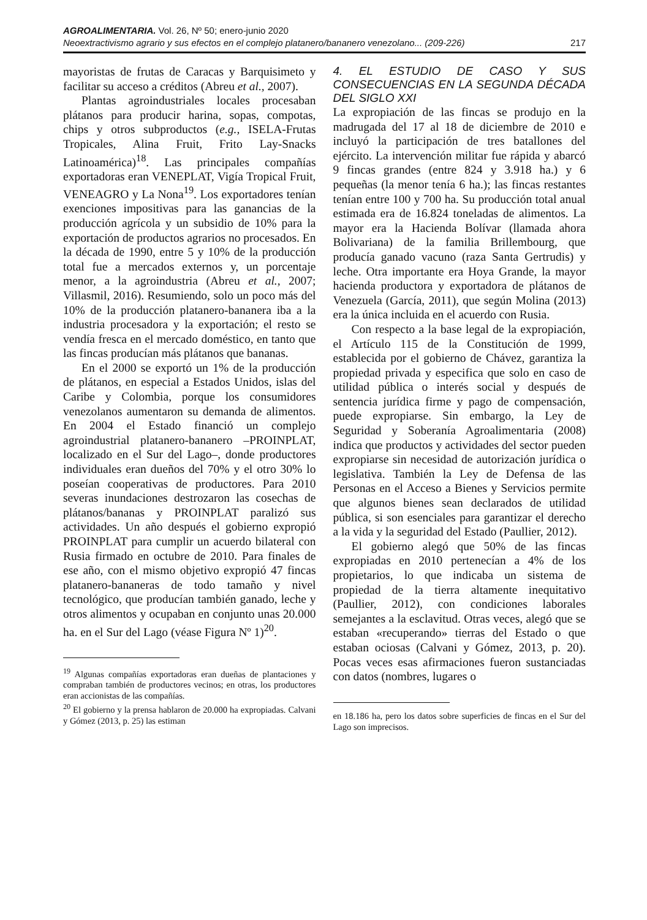AGROALIMENTARIA. Vol. 26, Nº 50; enero-junio 2020
Neoextractivismo agrario y sus efectos en el complejo platanero/bananero venezolano... (209-226) 217
mayoristas de frutas de Caracas y Barquisimeto y facilitar su acceso a créditos (Abreu et al., 2007).
Plantas agroindustriales locales procesaban plátanos para producir harina, sopas, compotas, chips y otros subproductos (e.g., ISELA-Frutas Tropicales, Alina Fruit, Frito Lay-Snacks Latinoamérica)<sup>18</sup>. Las principales compañías exportadoras eran VENEPLAT, Vigía Tropical Fruit, VENEAGRO y La Nona<sup>19</sup>. Los exportadores tenían exenciones impositivas para las ganancias de la producción agrícola y un subsidio de 10% para la exportación de productos agrarios no procesados. En la década de 1990, entre 5 y 10% de la producción total fue a mercados externos y, un porcentaje menor, a la agroindustria (Abreu et al., 2007; Villasmil, 2016). Resumiendo, solo un poco más del 10% de la producción platanero-bananera iba a la industria procesadora y la exportación; el resto se vendía fresca en el mercado doméstico, en tanto que las fincas producían más plátanos que bananas.
En el 2000 se exportó un 1% de la producción de plátanos, en especial a Estados Unidos, islas del Caribe y Colombia, porque los consumidores venezolanos aumentaron su demanda de alimentos. En 2004 el Estado financió un complejo agroindustrial platanero-bananero –PROINPLAT, localizado en el Sur del Lago–, donde productores individuales eran dueños del 70% y el otro 30% lo poseían cooperativas de productores. Para 2010 severas inundaciones destrozaron las cosechas de plátanos/bananas y PROINPLAT paralizó sus actividades. Un año después el gobierno expropió PROINPLAT para cumplir un acuerdo bilateral con Rusia firmado en octubre de 2010. Para finales de ese año, con el mismo objetivo expropió 47 fincas platanero-bananeras de todo tamaño y nivel tecnológico, que producían también ganado, leche y otros alimentos y ocupaban en conjunto unas 20.000 ha. en el Sur del Lago (véase Figura Nº 1)<sup>20</sup>.
<sup>19</sup> Algunas compañías exportadoras eran dueñas de plantaciones y compraban también de productores vecinos; en otras, los productores eran accionistas de las compañías.
<sup>20</sup> El gobierno y la prensa hablaron de 20.000 ha expropiadas. Calvani y Gómez (2013, p. 25) las estiman
4. EL ESTUDIO DE CASO Y SUS CONSECUENCIAS EN LA SEGUNDA DÉCADA DEL SIGLO XXI
La expropiación de las fincas se produjo en la madrugada del 17 al 18 de diciembre de 2010 e incluyó la participación de tres batallones del ejército. La intervención militar fue rápida y abarcó 9 fincas grandes (entre 824 y 3.918 ha.) y 6 pequeñas (la menor tenía 6 ha.); las fincas restantes tenían entre 100 y 700 ha. Su producción total anual estimada era de 16.824 toneladas de alimentos. La mayor era la Hacienda Bolívar (llamada ahora Bolivariana) de la familia Brillembourg, que producía ganado vacuno (raza Santa Gertrudis) y leche. Otra importante era Hoya Grande, la mayor hacienda productora y exportadora de plátanos de Venezuela (García, 2011), que según Molina (2013) era la única incluida en el acuerdo con Rusia.
Con respecto a la base legal de la expropiación, el Artículo 115 de la Constitución de 1999, establecida por el gobierno de Chávez, garantiza la propiedad privada y especifica que solo en caso de utilidad pública o interés social y después de sentencia jurídica firme y pago de compensación, puede expropiarse. Sin embargo, la Ley de Seguridad y Soberanía Agroalimentaria (2008) indica que productos y actividades del sector pueden expropiarse sin necesidad de autorización jurídica o legislativa. También la Ley de Defensa de las Personas en el Acceso a Bienes y Servicios permite que algunos bienes sean declarados de utilidad pública, si son esenciales para garantizar el derecho a la vida y la seguridad del Estado (Paullier, 2012).
El gobierno alegó que 50% de las fincas expropiadas en 2010 pertenecían a 4% de los propietarios, lo que indicaba un sistema de propiedad de la tierra altamente inequitativo (Paullier, 2012), con condiciones laborales semejantes a la esclavitud. Otras veces, alegó que se estaban «recuperando» tierras del Estado o que estaban ociosas (Calvani y Gómez, 2013, p. 20). Pocas veces esas afirmaciones fueron sustanciadas con datos (nombres, lugares o
en 18.186 ha, pero los datos sobre superficies de fincas en el Sur del Lago son imprecisos.